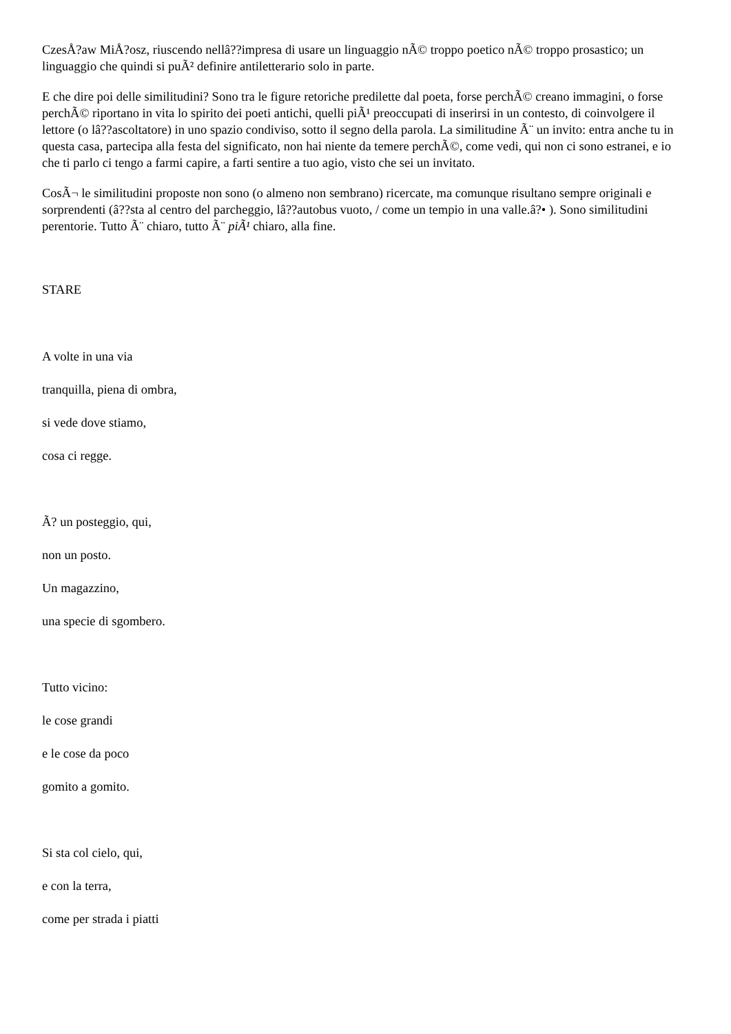CzesÅ?aw MiÅ?osz, riuscendo nellâ??impresa di usare un linguaggio nÃ© troppo poetico nÃ© troppo prosastico; un linguaggio che quindi si puÃ² definire antiletterario solo in parte.
E che dire poi delle similitudini? Sono tra le figure retoriche predilette dal poeta, forse perchÃ© creano immagini, o forse perchÃ© riportano in vita lo spirito dei poeti antichi, quelli piÃ¹ preoccupati di inserirsi in un contesto, di coinvolgere il lettore (o lâ??ascoltatore) in uno spazio condiviso, sotto il segno della parola. La similitudine Ã¨ un invito: entra anche tu in questa casa, partecipa alla festa del significato, non hai niente da temere perchÃ©, come vedi, qui non ci sono estranei, e io che ti parlo ci tengo a farmi capire, a farti sentire a tuo agio, visto che sei un invitato.
CosÃ¬ le similitudini proposte non sono (o almeno non sembrano) ricercate, ma comunque risultano sempre originali e sorprendenti (â??sta al centro del parcheggio, lâ??autobus vuoto, / come un tempio in una valle.â?• ). Sono similitudini perentorie. Tutto Ã¨ chiaro, tutto Ã¨ piÃ¹ chiaro, alla fine.
STARE
A volte in una via
tranquilla, piena di ombra,
si vede dove stiamo,
cosa ci regge.
Ã? un posteggio, qui,
non un posto.
Un magazzino,
una specie di sgombero.
Tutto vicino:
le cose grandi
e le cose da poco
gomito a gomito.
Si sta col cielo, qui,
e con la terra,
come per strada i piatti